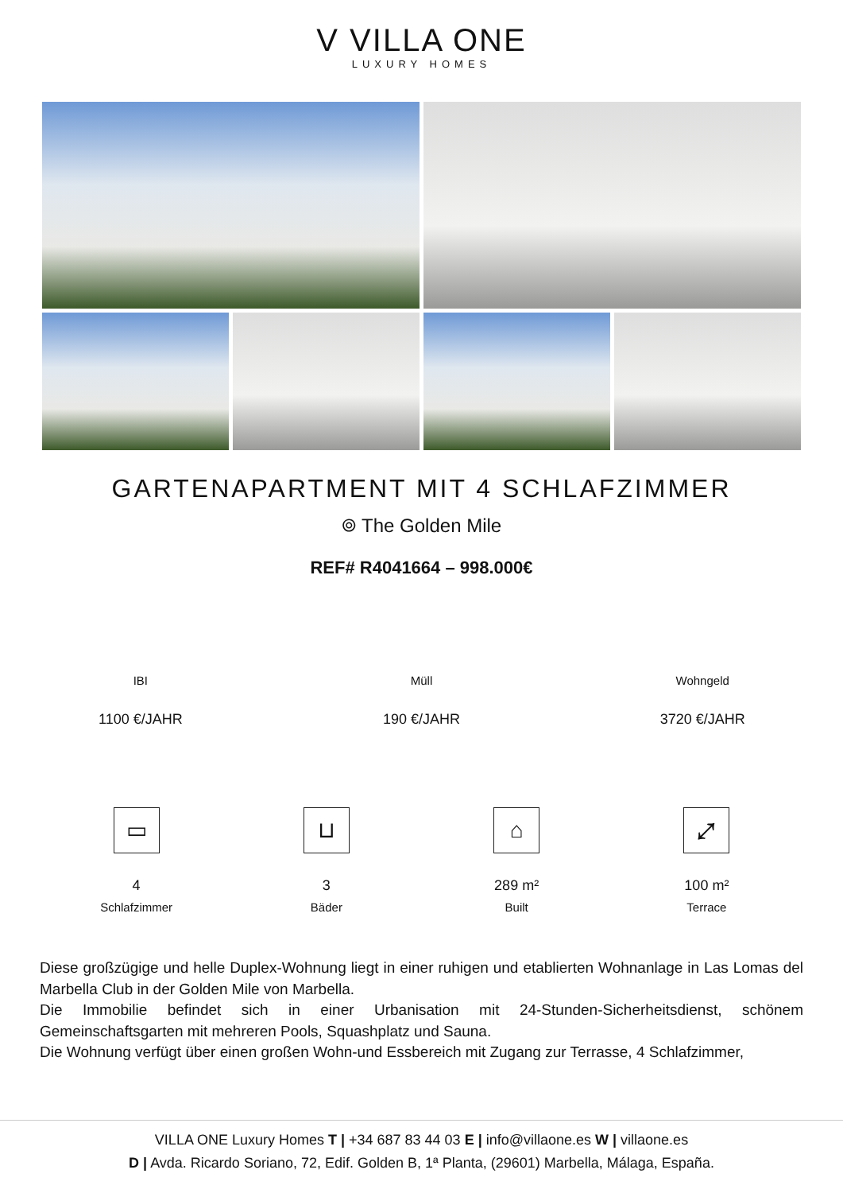V VILLA ONE
LUXURY HOMES
GARTENAPARTMENT MIT 4 SCHLAFZIMMER
⌾ The Golden Mile
REF# R4041664 – 998.000€
IBI
1100 €/JAHR
Müll
190 €/JAHR
Wohngeld
3720 €/JAHR
▭
4
Schlafzimmer
⊔
3
Bäder
⌂
289 m²
Built
⤢
100 m²
Terrace
Diese großzügige und helle Duplex-Wohnung liegt in einer ruhigen und etablierten Wohnanlage in Las Lomas del Marbella Club in der Golden Mile von Marbella.
Die Immobilie befindet sich in einer Urbanisation mit 24-Stunden-Sicherheitsdienst, schönem Gemeinschaftsgarten mit mehreren Pools, Squashplatz und Sauna.
Die Wohnung verfügt über einen großen Wohn-und Essbereich mit Zugang zur Terrasse, 4 Schlafzimmer,
VILLA ONE Luxury Homes T | +34 687 83 44 03 E | info@villaone.es W | villaone.es
D | Avda. Ricardo Soriano, 72, Edif. Golden B, 1ª Planta, (29601) Marbella, Málaga, España.